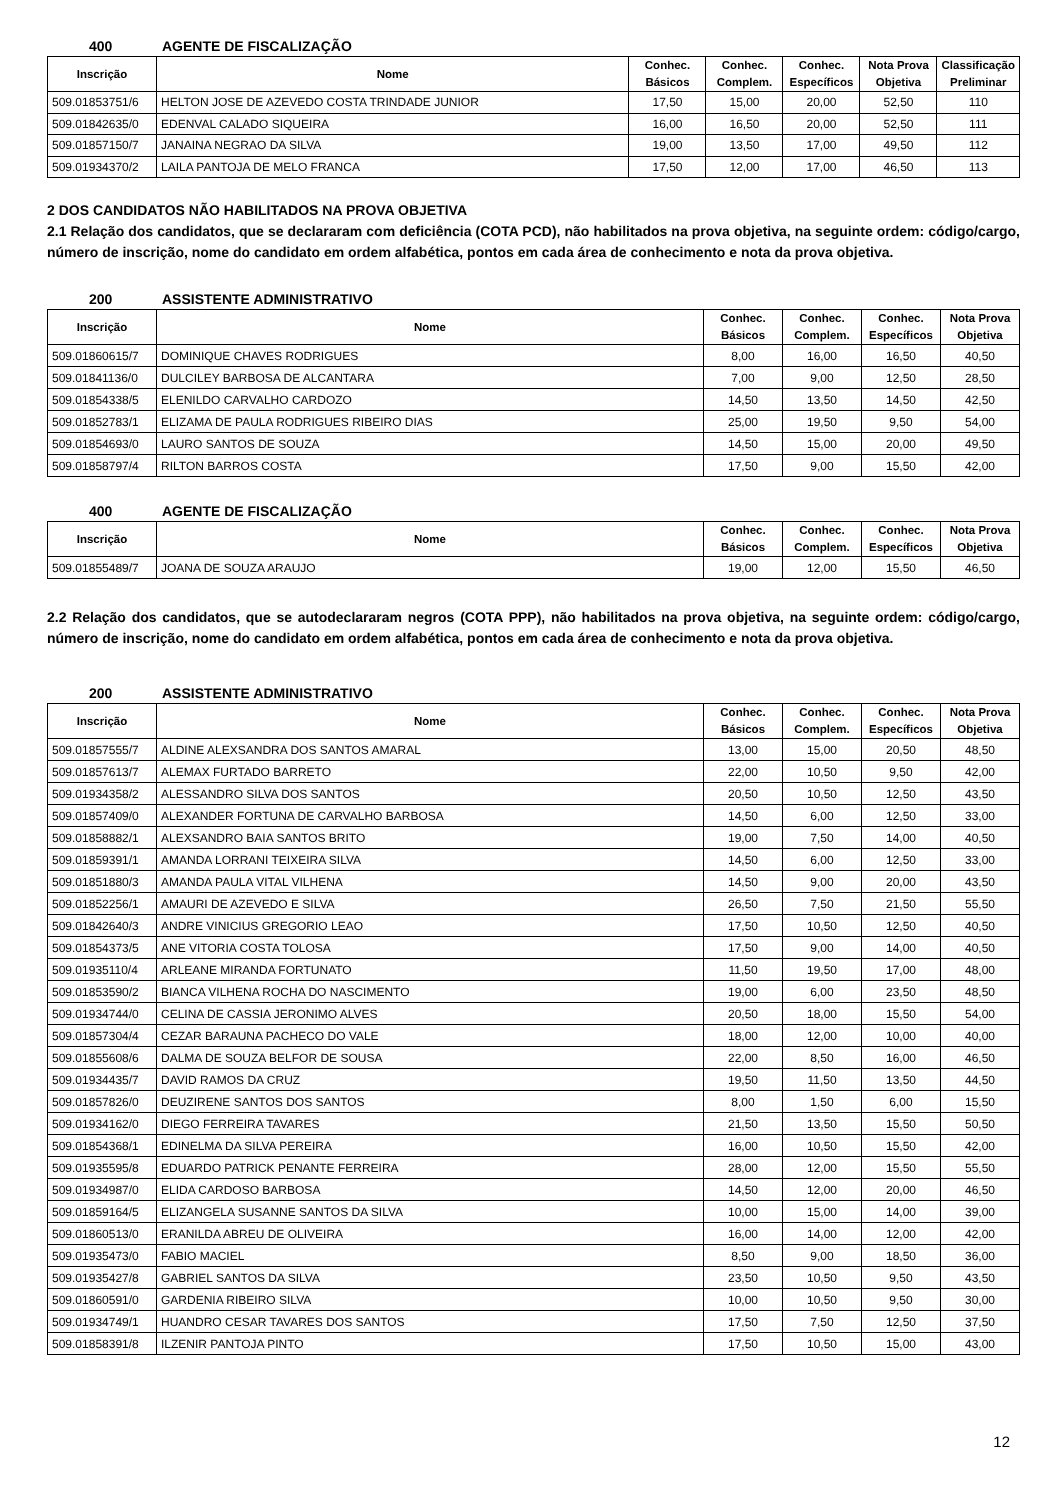400 AGENTE DE FISCALIZAÇÃO
| Inscrição | Nome | Conhec. Básicos | Conhec. Complem. | Conhec. Específicos | Nota Prova Objetiva | Classificação Preliminar |
| --- | --- | --- | --- | --- | --- | --- |
| 509.01853751/6 | HELTON JOSE DE AZEVEDO COSTA TRINDADE JUNIOR | 17,50 | 15,00 | 20,00 | 52,50 | 110 |
| 509.01842635/0 | EDENVAL CALADO SIQUEIRA | 16,00 | 16,50 | 20,00 | 52,50 | 111 |
| 509.01857150/7 | JANAINA NEGRAO DA SILVA | 19,00 | 13,50 | 17,00 | 49,50 | 112 |
| 509.01934370/2 | LAILA PANTOJA DE MELO FRANCA | 17,50 | 12,00 | 17,00 | 46,50 | 113 |
2 DOS CANDIDATOS NÃO HABILITADOS NA PROVA OBJETIVA
2.1 Relação dos candidatos, que se declararam com deficiência (COTA PCD), não habilitados na prova objetiva, na seguinte ordem: código/cargo, número de inscrição, nome do candidato em ordem alfabética, pontos em cada área de conhecimento e nota da prova objetiva.
200 ASSISTENTE ADMINISTRATIVO
| Inscrição | Nome | Conhec. Básicos | Conhec. Complem. | Conhec. Específicos | Nota Prova Objetiva |
| --- | --- | --- | --- | --- | --- |
| 509.01860615/7 | DOMINIQUE CHAVES RODRIGUES | 8,00 | 16,00 | 16,50 | 40,50 |
| 509.01841136/0 | DULCILEY BARBOSA DE ALCANTARA | 7,00 | 9,00 | 12,50 | 28,50 |
| 509.01854338/5 | ELENILDO CARVALHO CARDOZO | 14,50 | 13,50 | 14,50 | 42,50 |
| 509.01852783/1 | ELIZAMA DE PAULA RODRIGUES RIBEIRO DIAS | 25,00 | 19,50 | 9,50 | 54,00 |
| 509.01854693/0 | LAURO SANTOS DE SOUZA | 14,50 | 15,00 | 20,00 | 49,50 |
| 509.01858797/4 | RILTON BARROS COSTA | 17,50 | 9,00 | 15,50 | 42,00 |
400 AGENTE DE FISCALIZAÇÃO
| Inscrição | Nome | Conhec. Básicos | Conhec. Complem. | Conhec. Específicos | Nota Prova Objetiva |
| --- | --- | --- | --- | --- | --- |
| 509.01855489/7 | JOANA DE SOUZA ARAUJO | 19,00 | 12,00 | 15,50 | 46,50 |
2.2 Relação dos candidatos, que se autodeclararam negros (COTA PPP), não habilitados na prova objetiva, na seguinte ordem: código/cargo, número de inscrição, nome do candidato em ordem alfabética, pontos em cada área de conhecimento e nota da prova objetiva.
200 ASSISTENTE ADMINISTRATIVO
| Inscrição | Nome | Conhec. Básicos | Conhec. Complem. | Conhec. Específicos | Nota Prova Objetiva |
| --- | --- | --- | --- | --- | --- |
| 509.01857555/7 | ALDINE ALEXSANDRA DOS SANTOS AMARAL | 13,00 | 15,00 | 20,50 | 48,50 |
| 509.01857613/7 | ALEMAX FURTADO BARRETO | 22,00 | 10,50 | 9,50 | 42,00 |
| 509.01934358/2 | ALESSANDRO SILVA DOS SANTOS | 20,50 | 10,50 | 12,50 | 43,50 |
| 509.01857409/0 | ALEXANDER FORTUNA DE CARVALHO BARBOSA | 14,50 | 6,00 | 12,50 | 33,00 |
| 509.01858882/1 | ALEXSANDRO BAIA SANTOS BRITO | 19,00 | 7,50 | 14,00 | 40,50 |
| 509.01859391/1 | AMANDA LORRANI TEIXEIRA SILVA | 14,50 | 6,00 | 12,50 | 33,00 |
| 509.01851880/3 | AMANDA PAULA VITAL VILHENA | 14,50 | 9,00 | 20,00 | 43,50 |
| 509.01852256/1 | AMAURI DE AZEVEDO E SILVA | 26,50 | 7,50 | 21,50 | 55,50 |
| 509.01842640/3 | ANDRE VINICIUS GREGORIO LEAO | 17,50 | 10,50 | 12,50 | 40,50 |
| 509.01854373/5 | ANE VITORIA COSTA TOLOSA | 17,50 | 9,00 | 14,00 | 40,50 |
| 509.01935110/4 | ARLEANE MIRANDA FORTUNATO | 11,50 | 19,50 | 17,00 | 48,00 |
| 509.01853590/2 | BIANCA VILHENA ROCHA DO NASCIMENTO | 19,00 | 6,00 | 23,50 | 48,50 |
| 509.01934744/0 | CELINA DE CASSIA JERONIMO ALVES | 20,50 | 18,00 | 15,50 | 54,00 |
| 509.01857304/4 | CEZAR BARAUNA PACHECO DO VALE | 18,00 | 12,00 | 10,00 | 40,00 |
| 509.01855608/6 | DALMA DE SOUZA BELFOR DE SOUSA | 22,00 | 8,50 | 16,00 | 46,50 |
| 509.01934435/7 | DAVID RAMOS DA CRUZ | 19,50 | 11,50 | 13,50 | 44,50 |
| 509.01857826/0 | DEUZIRENE SANTOS DOS SANTOS | 8,00 | 1,50 | 6,00 | 15,50 |
| 509.01934162/0 | DIEGO FERREIRA TAVARES | 21,50 | 13,50 | 15,50 | 50,50 |
| 509.01854368/1 | EDINELMA DA SILVA PEREIRA | 16,00 | 10,50 | 15,50 | 42,00 |
| 509.01935595/8 | EDUARDO PATRICK PENANTE FERREIRA | 28,00 | 12,00 | 15,50 | 55,50 |
| 509.01934987/0 | ELIDA CARDOSO BARBOSA | 14,50 | 12,00 | 20,00 | 46,50 |
| 509.01859164/5 | ELIZANGELA SUSANNE SANTOS DA SILVA | 10,00 | 15,00 | 14,00 | 39,00 |
| 509.01860513/0 | ERANILDA ABREU DE OLIVEIRA | 16,00 | 14,00 | 12,00 | 42,00 |
| 509.01935473/0 | FABIO MACIEL | 8,50 | 9,00 | 18,50 | 36,00 |
| 509.01935427/8 | GABRIEL SANTOS DA SILVA | 23,50 | 10,50 | 9,50 | 43,50 |
| 509.01860591/0 | GARDENIA RIBEIRO SILVA | 10,00 | 10,50 | 9,50 | 30,00 |
| 509.01934749/1 | HUANDRO CESAR TAVARES DOS SANTOS | 17,50 | 7,50 | 12,50 | 37,50 |
| 509.01858391/8 | ILZENIR PANTOJA PINTO | 17,50 | 10,50 | 15,00 | 43,00 |
12